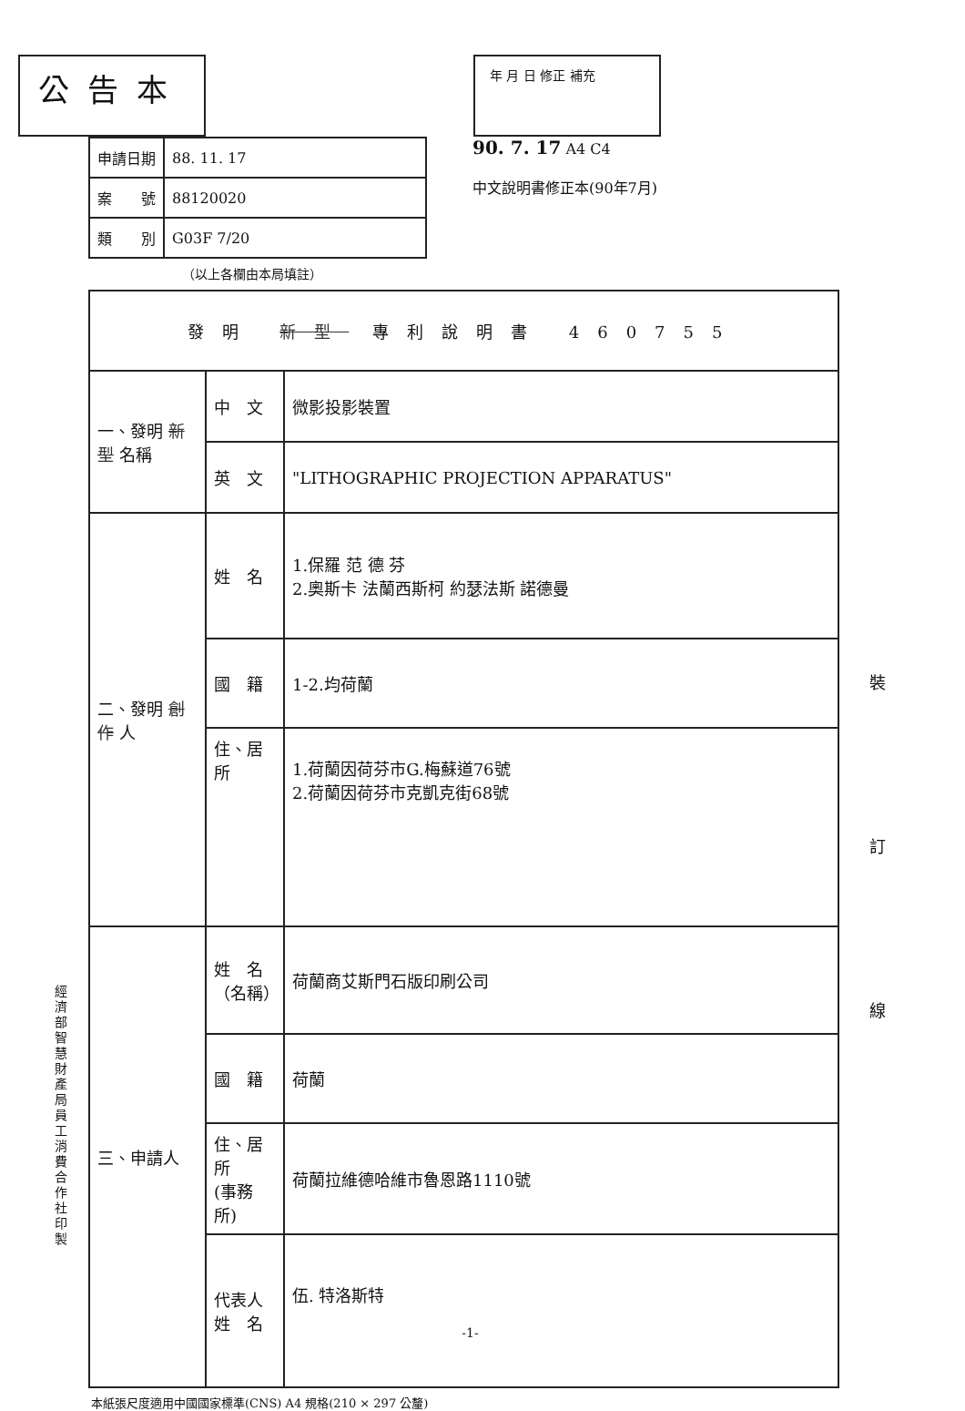公告本
年 月 日 修正 補充
| 申請日期 | 88. 11. 17 |
| 案 號 | 88120020 |
| 類 別 | G03F 7/20 |
90. 7. 17 A4 C4
中文說明書修正本(90年7月)
（以上各欄由本局填註）
| 發明 新型 專利說明書 460755 | | |
| 一、發明 新型 名稱 | 中 文 | 微影投影裝置 |
| | 英 文 | "LITHOGRAPHIC PROJECTION APPARATUS" |
| 二、發明 創作 人 | 姓 名 | 1.保羅 范 德 芬 2.奧斯卡 法蘭西斯柯 約瑟法斯 諾德曼 |
| | 國 籍 | 1-2.均荷蘭 |
| | 住、居所 | 1.荷蘭因荷芬市G.梅蘇道76號 2.荷蘭因荷芬市克凱克街68號 |
| 三、申請人 | 姓 名 （名稱） | 荷蘭商艾斯門石版印刷公司 |
| | 國 籍 | 荷蘭 |
| | 住、居所 (事務所) | 荷蘭拉維德哈維市魯恩路1110號 |
| | 代表人 姓 名 | 伍. 特洛斯特 -1- |
本紙張尺度適用中國國家標準(CNS) A4 規格(210 × 297 公釐)
經濟部智慧財產局員工消費合作社印製
裝 訂 線